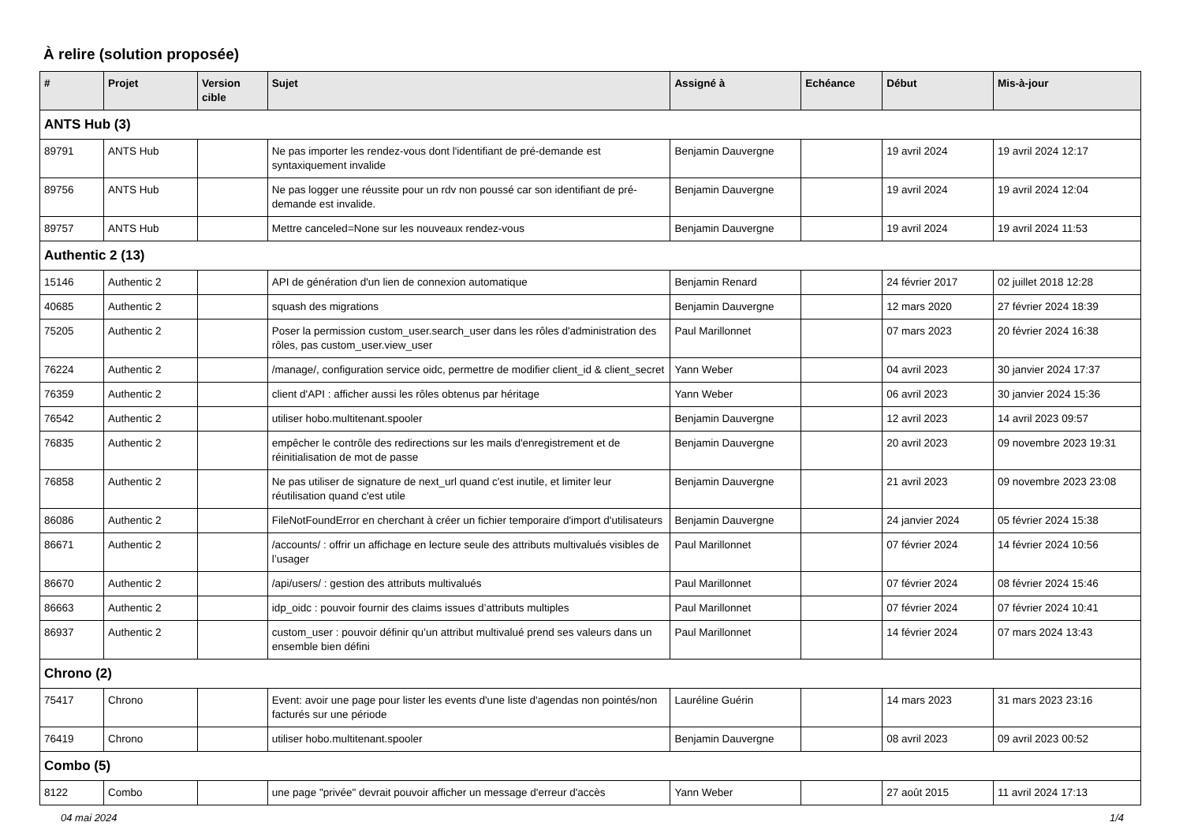À relire (solution proposée)
| # | Projet | Version cible | Sujet | Assigné à | Echéance | Début | Mis-à-jour |
| --- | --- | --- | --- | --- | --- | --- | --- |
| ANTS Hub (3) | | | | | | | |
| 89791 | ANTS Hub | | Ne pas importer les rendez-vous dont l'identifiant de pré-demande est syntaxiquement invalide | Benjamin Dauvergne | | 19 avril 2024 | 19 avril 2024 12:17 |
| 89756 | ANTS Hub | | Ne pas logger une réussite pour un rdv non poussé car son identifiant de pré-demande est invalide. | Benjamin Dauvergne | | 19 avril 2024 | 19 avril 2024 12:04 |
| 89757 | ANTS Hub | | Mettre canceled=None sur les nouveaux rendez-vous | Benjamin Dauvergne | | 19 avril 2024 | 19 avril 2024 11:53 |
| Authentic 2 (13) | | | | | | | |
| 15146 | Authentic 2 | | API de génération d'un lien de connexion automatique | Benjamin Renard | | 24 février 2017 | 02 juillet 2018 12:28 |
| 40685 | Authentic 2 | | squash des migrations | Benjamin Dauvergne | | 12 mars 2020 | 27 février 2024 18:39 |
| 75205 | Authentic 2 | | Poser la permission custom_user.search_user dans les rôles d'administration des rôles, pas custom_user.view_user | Paul Marillonnet | | 07 mars 2023 | 20 février 2024 16:38 |
| 76224 | Authentic 2 | | /manage/, configuration service oidc, permettre de modifier client_id & client_secret | Yann Weber | | 04 avril 2023 | 30 janvier 2024 17:37 |
| 76359 | Authentic 2 | | client d'API : afficher aussi les rôles obtenus par héritage | Yann Weber | | 06 avril 2023 | 30 janvier 2024 15:36 |
| 76542 | Authentic 2 | | utiliser hobo.multitenant.spooler | Benjamin Dauvergne | | 12 avril 2023 | 14 avril 2023 09:57 |
| 76835 | Authentic 2 | | empêcher le contrôle des redirections sur les mails d'enregistrement et de réinitialisation de mot de passe | Benjamin Dauvergne | | 20 avril 2023 | 09 novembre 2023 19:31 |
| 76858 | Authentic 2 | | Ne pas utiliser de signature de next_url quand c'est inutile, et limiter leur réutilisation quand c'est utile | Benjamin Dauvergne | | 21 avril 2023 | 09 novembre 2023 23:08 |
| 86086 | Authentic 2 | | FileNotFoundError en cherchant à créer un fichier temporaire d'import d'utilisateurs | Benjamin Dauvergne | | 24 janvier 2024 | 05 février 2024 15:38 |
| 86671 | Authentic 2 | | /accounts/ : offrir un affichage en lecture seule des attributs multivalués visibles de l’usager | Paul Marillonnet | | 07 février 2024 | 14 février 2024 10:56 |
| 86670 | Authentic 2 | | /api/users/ : gestion des attributs multivalués | Paul Marillonnet | | 07 février 2024 | 08 février 2024 15:46 |
| 86663 | Authentic 2 | | idp_oidc : pouvoir fournir des claims issues d’attributs multiples | Paul Marillonnet | | 07 février 2024 | 07 février 2024 10:41 |
| 86937 | Authentic 2 | | custom_user : pouvoir définir qu’un attribut multivalué prend ses valeurs dans un ensemble bien défini | Paul Marillonnet | | 14 février 2024 | 07 mars 2024 13:43 |
| Chrono (2) | | | | | | | |
| 75417 | Chrono | | Event: avoir une page pour lister les events d'une liste d'agendas non pointés/non facturés sur une période | Lauréline Guérin | | 14 mars 2023 | 31 mars 2023 23:16 |
| 76419 | Chrono | | utiliser hobo.multitenant.spooler | Benjamin Dauvergne | | 08 avril 2023 | 09 avril 2023 00:52 |
| Combo (5) | | | | | | | |
| 8122 | Combo | | une page "privée" devrait pouvoir afficher un message d'erreur d'accès | Yann Weber | | 27 août 2015 | 11 avril 2024 17:13 |
04 mai 2024 1/4